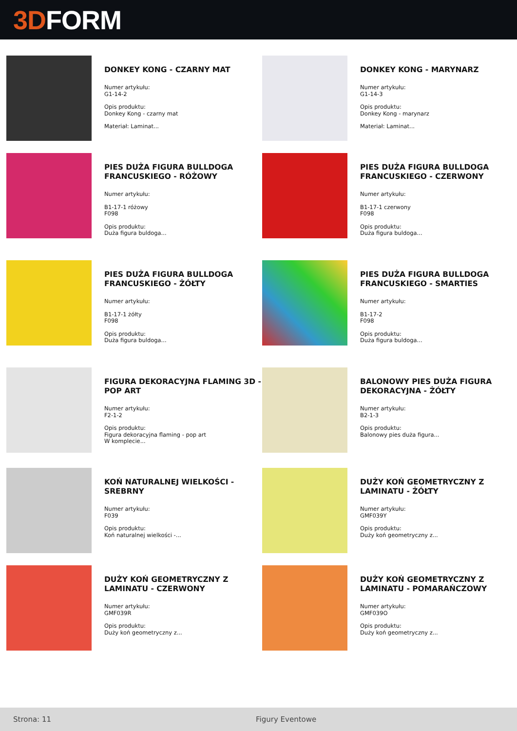3D FORM
DONKEY KONG - CZARNY MAT
Numer artykułu:
G1-14-2
Opis produktu:
Donkey Kong - czarny mat
Materiał: Laminat...
DONKEY KONG - MARYNARZ
Numer artykułu:
G1-14-3
Opis produktu:
Donkey Kong - marynarz
Materiał: Laminat...
PIES DUŻA FIGURA BULLDOGA FRANCUSKIEGO - RÓŻOWY
Numer artykułu:
B1-17-1 różowy
F098
Opis produktu:
Duża figura buldoga...
PIES DUŻA FIGURA BULLDOGA FRANCUSKIEGO - CZERWONY
Numer artykułu:
B1-17-1 czerwony
F098
Opis produktu:
Duża figura buldoga...
PIES DUŻA FIGURA BULLDOGA FRANCUSKIEGO - ŻÓŁTY
Numer artykułu:
B1-17-1 żółty
F098
Opis produktu:
Duża figura buldoga...
PIES DUŻA FIGURA BULLDOGA FRANCUSKIEGO - SMARTIES
Numer artykułu:
B1-17-2
F098
Opis produktu:
Duża figura buldoga...
FIGURA DEKORACYJNA FLAMING 3D - POP ART
Numer artykułu:
F2-1-2
Opis produktu:
Figura dekoracyjna flaming - pop art
W komplecie...
BALONOWY PIES DUŻA FIGURA DEKORACYJNA - ŻÓŁTY
Numer artykułu:
B2-1-3
Opis produktu:
Balonowy pies duża figura...
KOŃ NATURALNEJ WIELKOŚCI - SREBRNY
Numer artykułu:
F039
Opis produktu:
Koń naturalnej wielkości -...
DUŻY KOŃ GEOMETRYCZNY Z LAMINATU - ŻÓŁTY
Numer artykułu:
GMF039Y
Opis produktu:
Duży koń geometryczny z...
DUŻY KOŃ GEOMETRYCZNY Z LAMINATU - CZERWONY
Numer artykułu:
GMF039R
Opis produktu:
Duży koń geometryczny z...
DUŻY KOŃ GEOMETRYCZNY Z LAMINATU - POMARAŃCZOWY
Numer artykułu:
GMF039O
Opis produktu:
Duży koń geometryczny z...
Strona: 11 Figury Eventowe